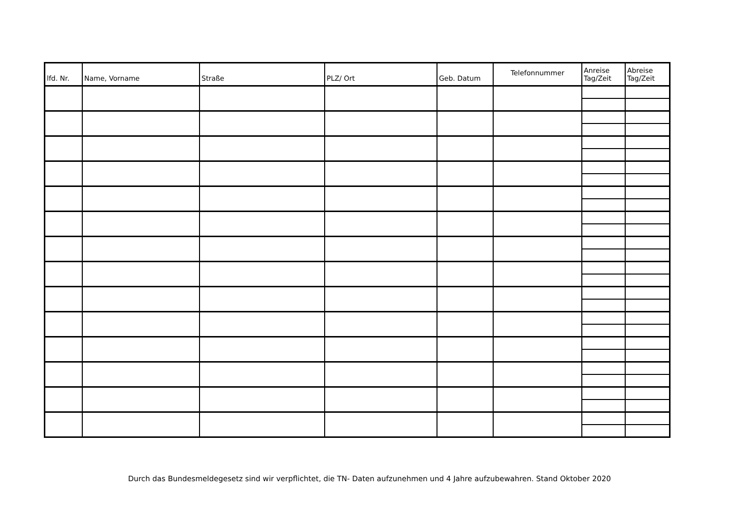| lfd. Nr. | Name, Vorname | Straße | PLZ/ Ort | Geb. Datum | Telefonnummer | Anreise Tag/Zeit | Abreise Tag/Zeit |
| --- | --- | --- | --- | --- | --- | --- | --- |
Durch das Bundesmeldegesetz sind wir verpflichtet, die TN- Daten aufzunehmen und 4 Jahre aufzubewahren. Stand Oktober 2020